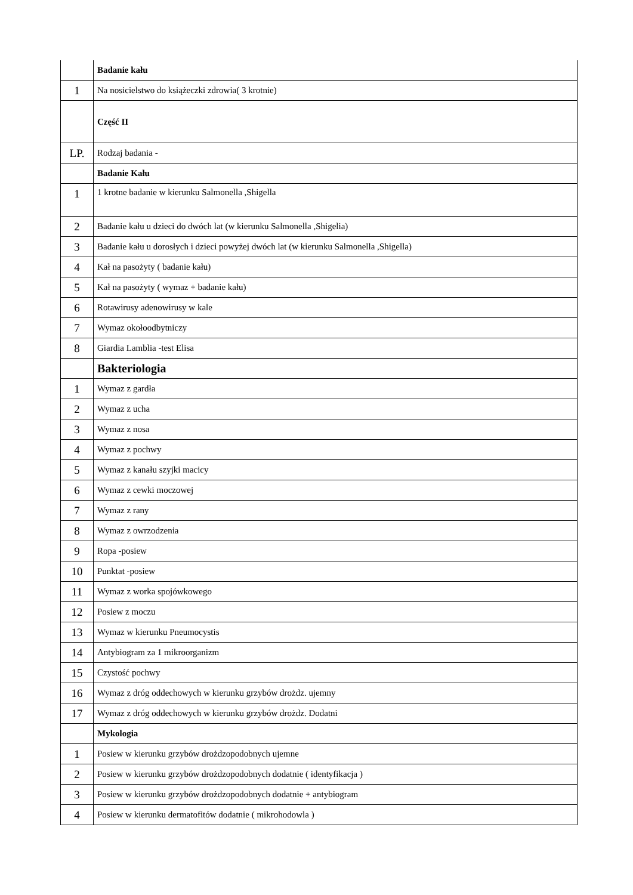| | Badanie kału |
| 1 | Na nosicielstwo do książeczki zdrowia( 3 krotnie) |
| | Część II |
| LP. | Rodzaj badania - |
| | Badanie Kału |
| 1 | 1 krotne badanie w kierunku Salmonella ,Shigella |
| 2 | Badanie kału u dzieci do dwóch lat (w kierunku Salmonella ,Shigelia) |
| 3 | Badanie kału u dorosłych i dzieci powyżej dwóch lat (w kierunku Salmonella ,Shigella) |
| 4 | Kał na pasożyty ( badanie kału) |
| 5 | Kał na pasożyty ( wymaz + badanie kału) |
| 6 | Rotawirusy adenowirusy w kale |
| 7 | Wymaz okołoodbytniczy |
| 8 | Giardia Lamblia -test Elisa |
| | Bakteriologia |
| 1 | Wymaz z gardła |
| 2 | Wymaz z ucha |
| 3 | Wymaz z nosa |
| 4 | Wymaz z pochwy |
| 5 | Wymaz z kanału szyjki macicy |
| 6 | Wymaz z cewki moczowej |
| 7 | Wymaz z rany |
| 8 | Wymaz z owrzodzenia |
| 9 | Ropa -posiew |
| 10 | Punktat -posiew |
| 11 | Wymaz z worka spojówkowego |
| 12 | Posiew z moczu |
| 13 | Wymaz w kierunku Pneumocystis |
| 14 | Antybiogram za 1 mikroorganizm |
| 15 | Czystość pochwy |
| 16 | Wymaz z dróg oddechowych w kierunku grzybów drożdz. ujemny |
| 17 | Wymaz z dróg oddechowych w kierunku grzybów drożdz. Dodatni |
| | Mykologia |
| 1 | Posiew w kierunku grzybów drożdzopodobnych ujemne |
| 2 | Posiew w kierunku grzybów drożdzopodobnych dodatnie ( identyfikacja ) |
| 3 | Posiew w kierunku grzybów drożdzopodobnych dodatnie + antybiogram |
| 4 | Posiew w kierunku dermatofitów dodatnie ( mikrohodowla ) |